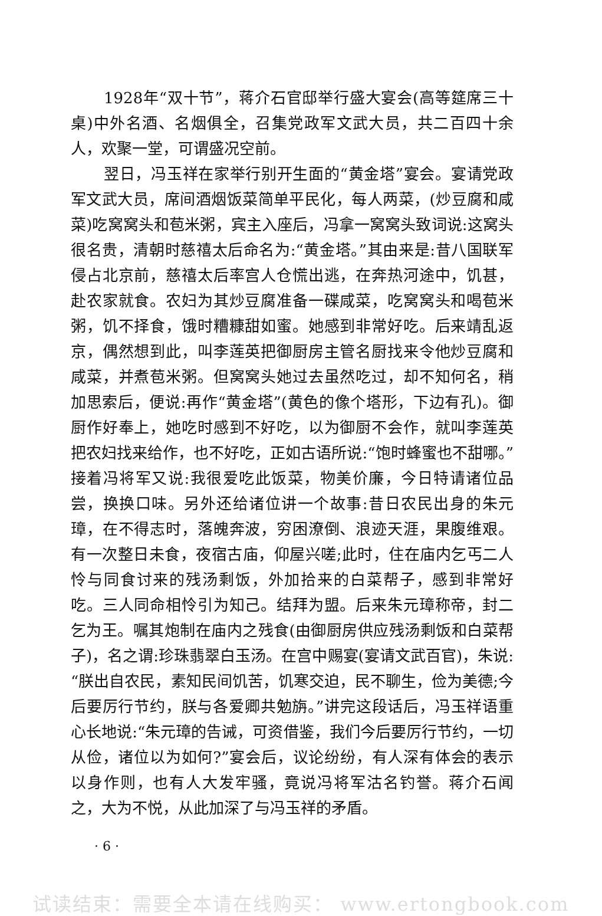1928年“双十节”，蒋介石官邸举行盛大宴会(高等筵席三十桌)中外名酒、名烟俱全，召集党政军文武大员，共二百四十余人，欢聚一堂，可谓盛况空前。
翌日，冯玉祥在家举行别开生面的“黄金塔”宴会。宴请党政军文武大员，席间酒烟饭菜简单平民化，每人两菜，(炒豆腐和咸菜)吃窝窝头和苞米粥，宾主入座后，冯拿一窝窝头致词说:这窝头很名贵，清朝时慈禧太后命名为:“黄金塔。”其由来是:昔八国联军侵占北京前，慈禧太后率宫人仓慌出逃，在奔热河途中，饥甚，赴农家就食。农妇为其炒豆腐准备一碟咸菜，吃窝窝头和喝苞米粥，饥不择食，饿时糟糠甜如蜜。她感到非常好吃。后来靖乱返京，偶然想到此，叫李莲英把御厨房主管名厨找来令他炒豆腐和咸菜，并煮苞米粥。但窝窝头她过去虽然吃过，却不知何名，稍加思索后，便说:再作“黄金塔”(黄色的像个塔形，下边有孔)。御厨作好奉上，她吃时感到不好吃，以为御厨不会作，就叫李莲英把农妇找来给作，也不好吃，正如古语所说:“饱时蜂蜜也不甜哪。”接着冯将军又说:我很爱吃此饭菜，物美价廉，今日特请诸位品尝，换换口味。另外还给诸位讲一个故事:昔日农民出身的朱元璋，在不得志时，落魄奔波，穷困潦倒、浪迹天涯，果腹维艰。有一次整日未食，夜宿古庙，仰屋兴嗟;此时，住在庙内乞丐二人怜与同食讨来的残汤剩饭，外加拾来的白菜帮子，感到非常好吃。三人同命相怜引为知己。结拜为盟。后来朱元璋称帝，封二乞为王。嘱其炮制在庙内之残食(由御厨房供应残汤剩饭和白菜帮子)，名之谓:珍珠翡翠白玉汤。在宫中赐宴(宴请文武百官)，朱说:“朕出自农民，素知民间饥苦，饥寒交迫，民不聊生，俭为美德;今后要厉行节约，朕与各爱卿共勉旃。”讲完这段话后，冯玉祥语重心长地说:“朱元璋的告诫，可资借鉴，我们今后要厉行节约，一切从俭，诸位以为如何?”宴会后，议论纷纷，有人深有体会的表示以身作则，也有人大发牢骚，竟说冯将军沽名钓誉。蒋介石闻之，大为不悦，从此加深了与冯玉祥的矛盾。
· 6 ·
试读结束：需要全本请在线购买： www.ertongbook.com